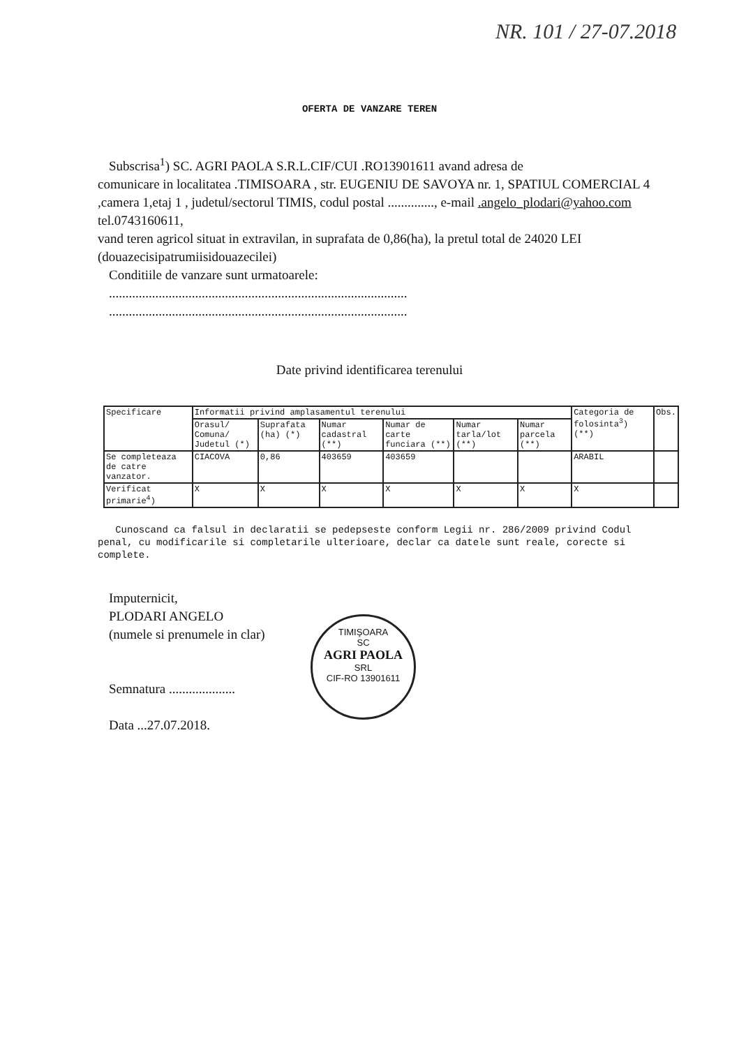NR. 101 / 27-07.2018
OFERTA DE VANZARE TEREN
Subscrisa<sup>1</sup>) SC. AGRI PAOLA S.R.L.CIF/CUI .RO13901611 avand adresa de
comunicare in localitatea .TIMISOARA , str. EUGENIU DE SAVOYA nr. 1, SPATIUL COMERCIAL 4 ,camera 1,etaj 1 , judetul/sectorul TIMIS, codul postal .............., e-mail .angelo_plodari@yahoo.com tel.0743160611,
vand teren agricol situat in extravilan, in suprafata de 0,86(ha), la pretul total de 24020 LEI (douazecisipatrumiisidouazecilei)
Conditiile de vanzare sunt urmatoarele:
..........................................................................................
..........................................................................................
Date privind identificarea terenului
| Specificare | Informatii privind amplasamentul terenului | | | | | | Categoria de folosinta<sup>3</sup>) (**) | Obs. |
| | Orasul/ Comuna/ Judetul (*) | Suprafata (ha) (*) | Numar cadastral (**) | Numar de carte funciara (**) | Numar tarla/lot (**) | Numar parcela (**) | | |
| Se completeaza de catre vanzator. | CIACOVA | 0,86 | 403659 | 403659 | | | ARABIL | |
| Verificat primarie<sup>4</sup>) | X | X | X | X | X | X | X | |
Cunoscand ca falsul in declaratii se pedepseste conform Legii nr. 286/2009 privind Codul penal, cu modificarile si completarile ulterioare, declar ca datele sunt reale, corecte si complete.
Imputernicit,
PLODARI ANGELO
(numele si prenumele in clar)
Semnatura ....................
Data ...27.07.2018.
TIMIŞOARA
SC
AGRI PAOLA
SRL
CIF-RO 13901611